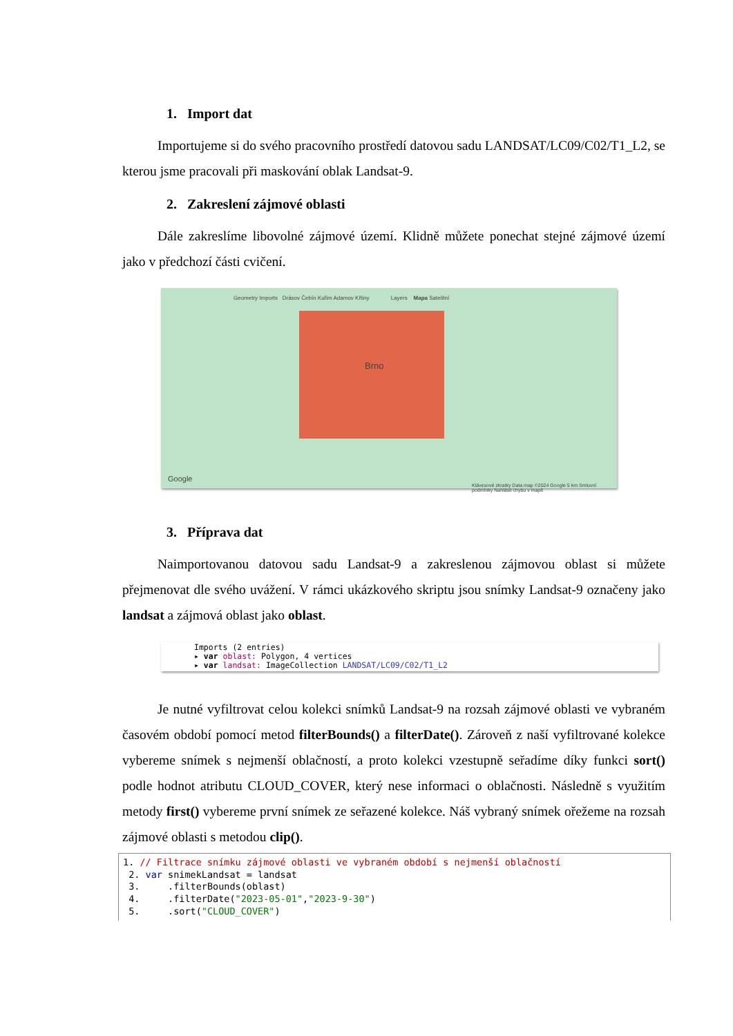1. Import dat
Importujeme si do svého pracovního prostředí datovou sadu LANDSAT/LC09/C02/T1_L2, se kterou jsme pracovali při maskování oblak Landsat-9.
2. Zakreslení zájmové oblasti
Dále zakreslíme libovolné zájmové území. Klidně můžete ponechat stejné zájmové území jako v předchozí části cvičení.
Geometry Imports Drásov Čebín Kuřim Adamov Křtiny Layers Mapa Satelitní
Brno
Google
Klávesové zkratky Data map ©2024 Google 5 km Smluvní podmínky Nahlásit chybu v mapě
3. Příprava dat
Naimportovanou datovou sadu Landsat-9 a zakreslenou zájmovou oblast si můžete přejmenovat dle svého uvážení. V rámci ukázkového skriptu jsou snímky Landsat-9 označeny jako landsat a zájmová oblast jako oblast.
Imports (2 entries)
▸ var oblast: Polygon, 4 vertices
▸ var landsat: ImageCollection LANDSAT/LC09/C02/T1_L2
Je nutné vyfiltrovat celou kolekci snímků Landsat-9 na rozsah zájmové oblasti ve vybraném časovém období pomocí metod filterBounds() a filterDate(). Zároveň z naší vyfiltrované kolekce vybereme snímek s nejmenší oblačností, a proto kolekci vzestupně seřadíme díky funkci sort() podle hodnot atributu CLOUD_COVER, který nese informaci o oblačnosti. Následně s využitím metody first() vybereme první snímek ze seřazené kolekce. Náš vybraný snímek ořežeme na rozsah zájmové oblasti s metodou clip().
1. // Filtrace snímku zájmové oblasti ve vybraném období s nejmenší oblačností 2. var snimekLandsat = landsat 3. .filterBounds(oblast) 4. .filterDate("2023-05-01","2023-9-30") 5. .sort("CLOUD_COVER")